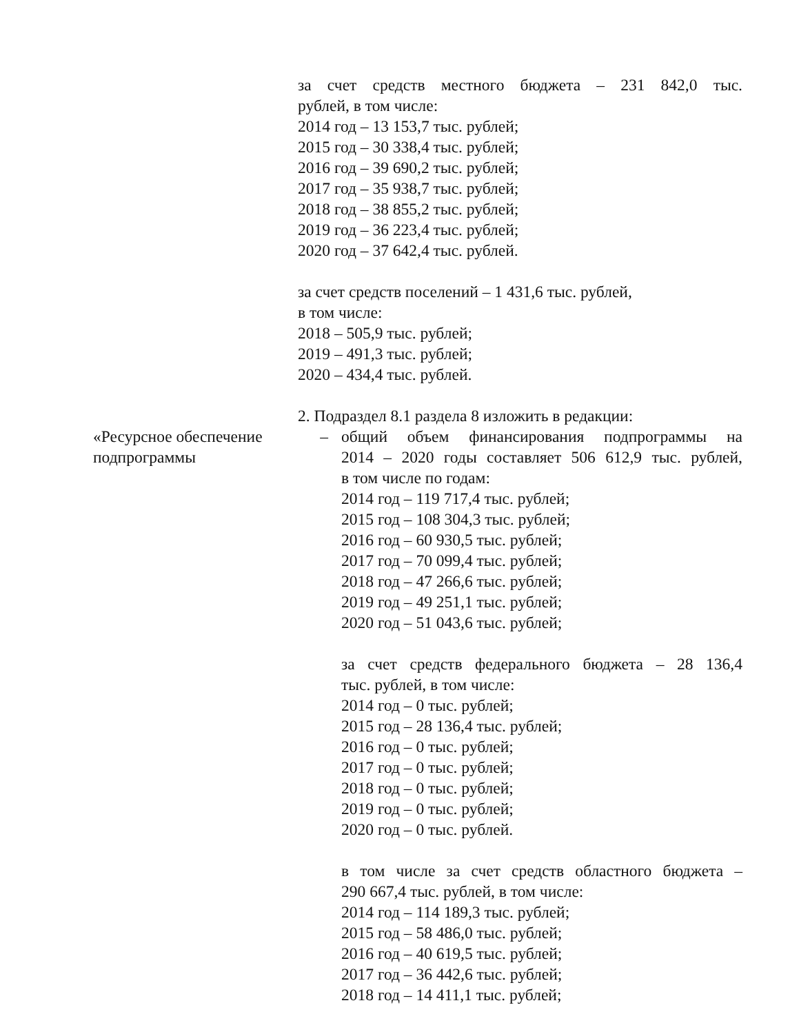за счет средств местного бюджета – 231 842,0 тыс.
рублей, в том числе:
2014 год – 13 153,7 тыс. рублей;
2015 год – 30 338,4 тыс. рублей;
2016 год – 39 690,2 тыс. рублей;
2017 год – 35 938,7 тыс. рублей;
2018 год – 38 855,2 тыс. рублей;
2019 год – 36 223,4 тыс. рублей;
2020 год – 37 642,4 тыс. рублей.
за счет средств поселений – 1 431,6 тыс. рублей,
в том числе:
2018 – 505,9 тыс. рублей;
2019 – 491,3 тыс. рублей;
2020 – 434,4 тыс. рублей.
2. Подраздел 8.1 раздела 8 изложить в редакции:
«Ресурсное обеспечение подпрограммы
– общий объем финансирования подпрограммы на
2014 – 2020 годы составляет 506 612,9 тыс. рублей,
в том числе по годам:
2014 год – 119 717,4 тыс. рублей;
2015 год – 108 304,3 тыс. рублей;
2016 год – 60 930,5 тыс. рублей;
2017 год – 70 099,4 тыс. рублей;
2018 год – 47 266,6 тыс. рублей;
2019 год – 49 251,1 тыс. рублей;
2020 год – 51 043,6 тыс. рублей;
за счет средств федерального бюджета – 28 136,4
тыс. рублей, в том числе:
2014 год – 0 тыс. рублей;
2015 год – 28 136,4 тыс. рублей;
2016 год – 0 тыс. рублей;
2017 год – 0 тыс. рублей;
2018 год – 0 тыс. рублей;
2019 год – 0 тыс. рублей;
2020 год – 0 тыс. рублей.
в том числе за счет средств областного бюджета –
290 667,4 тыс. рублей, в том числе:
2014 год – 114 189,3 тыс. рублей;
2015 год – 58 486,0 тыс. рублей;
2016 год – 40 619,5 тыс. рублей;
2017 год – 36 442,6 тыс. рублей;
2018 год – 14 411,1 тыс. рублей;